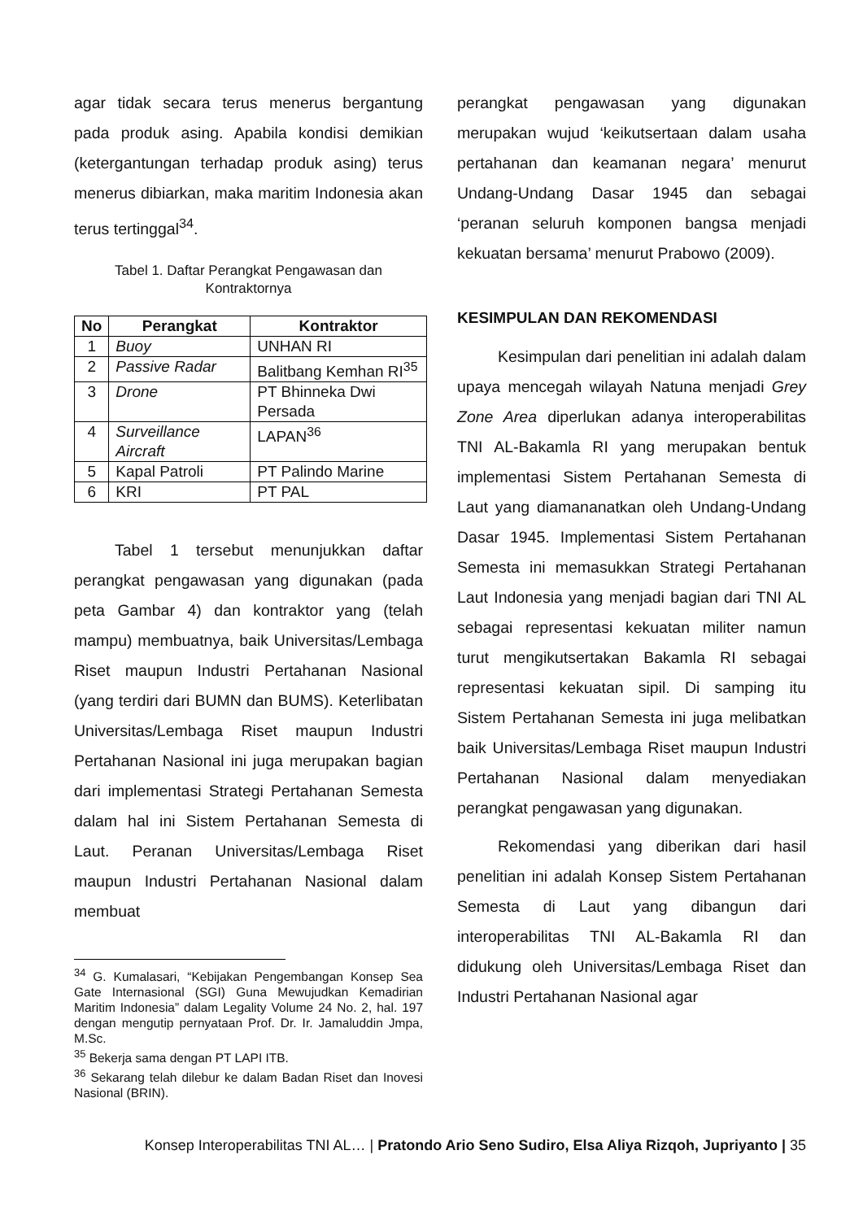agar tidak secara terus menerus bergantung pada produk asing. Apabila kondisi demikian (ketergantungan terhadap produk asing) terus menerus dibiarkan, maka maritim Indonesia akan terus tertinggal<sup>34</sup>.
Tabel 1. Daftar Perangkat Pengawasan dan Kontraktornya
| No | Perangkat | Kontraktor |
| --- | --- | --- |
| 1 | Buoy | UNHAN RI |
| 2 | Passive Radar | Balitbang Kemhan RI<sup>35</sup> |
| 3 | Drone | PT Bhinneka Dwi Persada |
| 4 | Surveillance Aircraft | LAPAN<sup>36</sup> |
| 5 | Kapal Patroli | PT Palindo Marine |
| 6 | KRI | PT PAL |
Tabel 1 tersebut menunjukkan daftar perangkat pengawasan yang digunakan (pada peta Gambar 4) dan kontraktor yang (telah mampu) membuatnya, baik Universitas/Lembaga Riset maupun Industri Pertahanan Nasional (yang terdiri dari BUMN dan BUMS). Keterlibatan Universitas/Lembaga Riset maupun Industri Pertahanan Nasional ini juga merupakan bagian dari implementasi Strategi Pertahanan Semesta dalam hal ini Sistem Pertahanan Semesta di Laut. Peranan Universitas/Lembaga Riset maupun Industri Pertahanan Nasional dalam membuat
<sup>34</sup> G. Kumalasari, “Kebijakan Pengembangan Konsep Sea Gate Internasional (SGI) Guna Mewujudkan Kemadirian Maritim Indonesia” dalam Legality Volume 24 No. 2, hal. 197 dengan mengutip pernyataan Prof. Dr. Ir. Jamaluddin Jmpa, M.Sc.
<sup>35</sup> Bekerja sama dengan PT LAPI ITB.
<sup>36</sup> Sekarang telah dilebur ke dalam Badan Riset dan Inovesi Nasional (BRIN).
perangkat pengawasan yang digunakan merupakan wujud ‘keikutsertaan dalam usaha pertahanan dan keamanan negara’ menurut Undang-Undang Dasar 1945 dan sebagai ‘peranan seluruh komponen bangsa menjadi kekuatan bersama’ menurut Prabowo (2009).
KESIMPULAN DAN REKOMENDASI
Kesimpulan dari penelitian ini adalah dalam upaya mencegah wilayah Natuna menjadi Grey Zone Area diperlukan adanya interoperabilitas TNI AL-Bakamla RI yang merupakan bentuk implementasi Sistem Pertahanan Semesta di Laut yang diamananatkan oleh Undang-Undang Dasar 1945. Implementasi Sistem Pertahanan Semesta ini memasukkan Strategi Pertahanan Laut Indonesia yang menjadi bagian dari TNI AL sebagai representasi kekuatan militer namun turut mengikutsertakan Bakamla RI sebagai representasi kekuatan sipil. Di samping itu Sistem Pertahanan Semesta ini juga melibatkan baik Universitas/Lembaga Riset maupun Industri Pertahanan Nasional dalam menyediakan perangkat pengawasan yang digunakan.
Rekomendasi yang diberikan dari hasil penelitian ini adalah Konsep Sistem Pertahanan Semesta di Laut yang dibangun dari interoperabilitas TNI AL-Bakamla RI dan didukung oleh Universitas/Lembaga Riset dan Industri Pertahanan Nasional agar
Konsep Interoperabilitas TNI AL… | Pratondo Ario Seno Sudiro, Elsa Aliya Rizqoh, Jupriyanto | 35